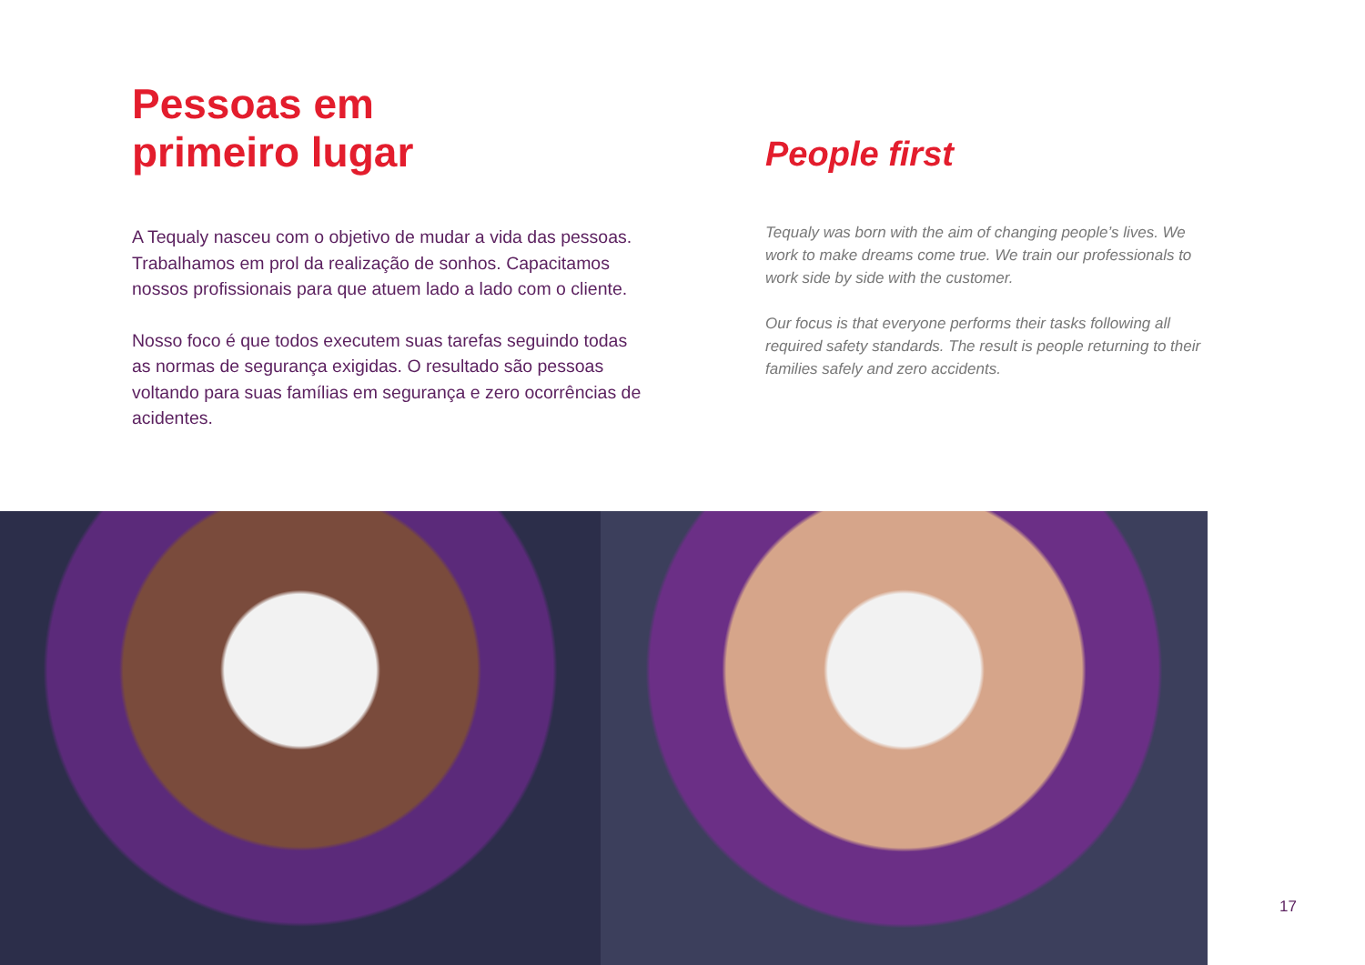Pessoas em
primeiro lugar
A Tequaly nasceu com o objetivo de mudar a vida das pessoas. Trabalhamos em prol da realização de sonhos. Capacitamos nossos profissionais para que atuem lado a lado com o cliente.
Nosso foco é que todos executem suas tarefas seguindo todas as normas de segurança exigidas. O resultado são pessoas voltando para suas famílias em segurança e zero ocorrências de acidentes.
People first
Tequaly was born with the aim of changing people’s lives. We work to make dreams come true. We train our professionals to work side by side with the customer.
Our focus is that everyone performs their tasks following all required safety standards. The result is people returning to their families safely and zero accidents.
17